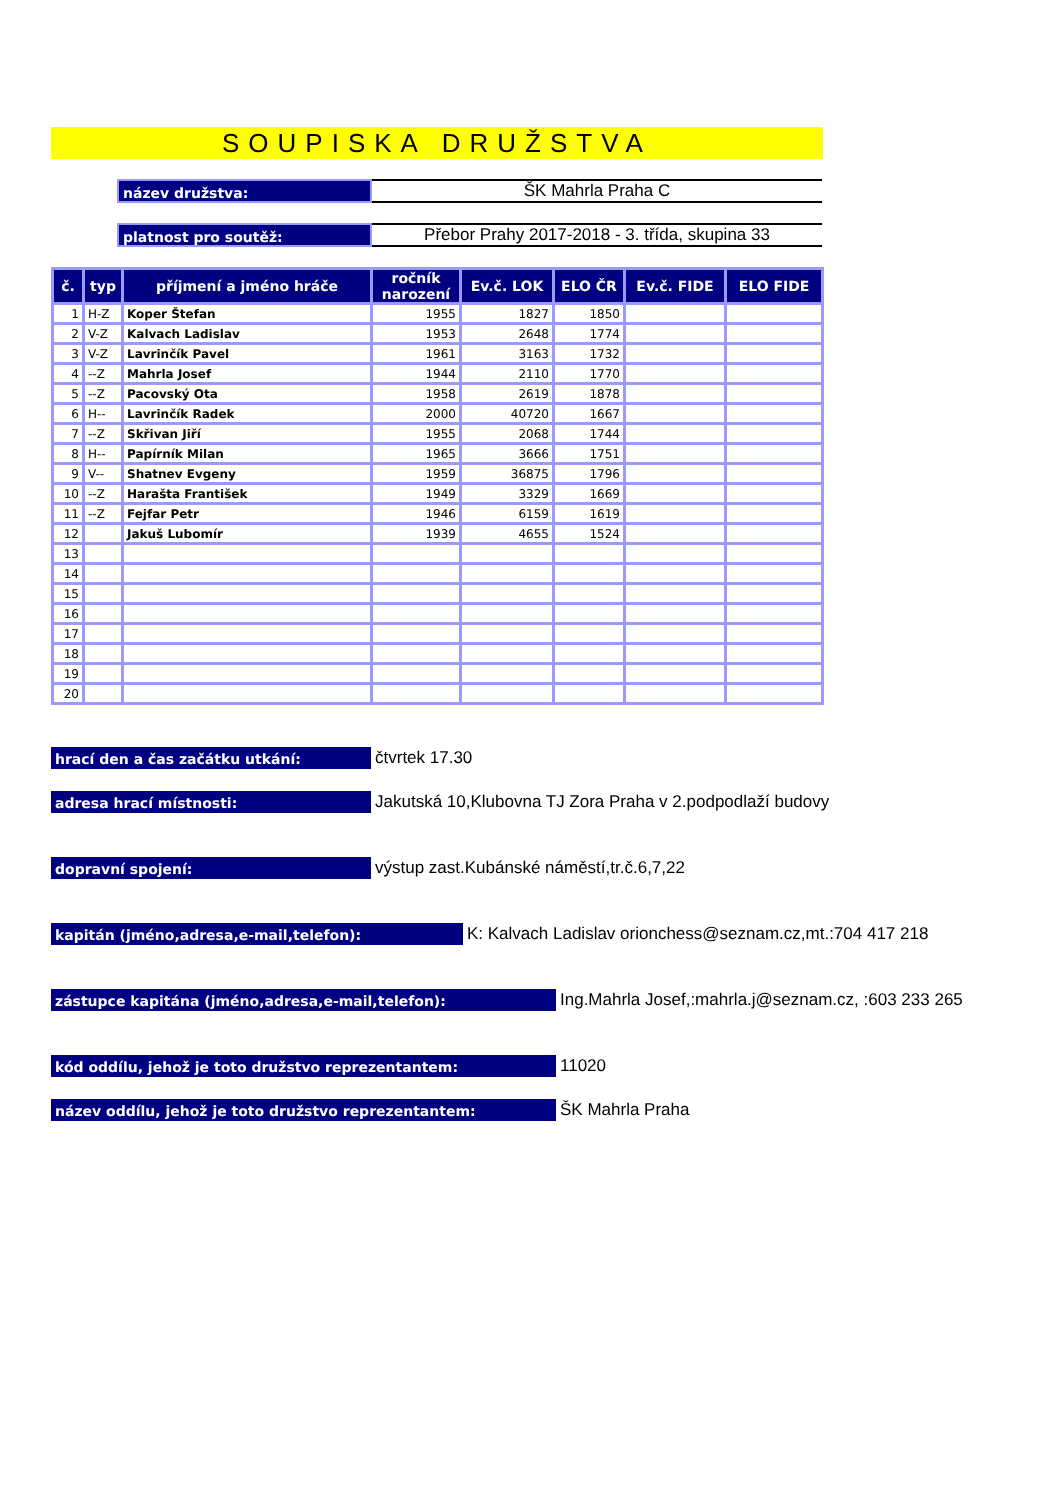SOUPISKA DRUŽSTVA
název družstva:
ŠK Mahrla Praha C
platnost pro soutěž:
Přebor Prahy 2017-2018 - 3. třída, skupina 33
| č. | typ | příjmení a jméno hráče | ročník narození | Ev.č. LOK | ELO ČR | Ev.č. FIDE | ELO FIDE |
| --- | --- | --- | --- | --- | --- | --- | --- |
| 1 | H-Z | Koper Štefan | 1955 | 1827 | 1850 | | |
| 2 | V-Z | Kalvach Ladislav | 1953 | 2648 | 1774 | | |
| 3 | V-Z | Lavrinčík Pavel | 1961 | 3163 | 1732 | | |
| 4 | --Z | Mahrla Josef | 1944 | 2110 | 1770 | | |
| 5 | --Z | Pacovský Ota | 1958 | 2619 | 1878 | | |
| 6 | H-- | Lavrinčík Radek | 2000 | 40720 | 1667 | | |
| 7 | --Z | Skřivan Jiří | 1955 | 2068 | 1744 | | |
| 8 | H-- | Papírník Milan | 1965 | 3666 | 1751 | | |
| 9 | V-- | Shatnev Evgeny | 1959 | 36875 | 1796 | | |
| 10 | --Z | Harašta František | 1949 | 3329 | 1669 | | |
| 11 | --Z | Fejfar Petr | 1946 | 6159 | 1619 | | |
| 12 | | Jakuš Lubomír | 1939 | 4655 | 1524 | | |
| 13 | | | | | | | |
| 14 | | | | | | | |
| 15 | | | | | | | |
| 16 | | | | | | | |
| 17 | | | | | | | |
| 18 | | | | | | | |
| 19 | | | | | | | |
| 20 | | | | | | | |
hrací den a čas začátku utkání:
čtvrtek 17.30
adresa hrací místnosti:
Jakutská 10,Klubovna TJ Zora Praha v 2.podpodlaží budovy
dopravní spojení:
výstup zast.Kubánské náměstí,tr.č.6,7,22
kapitán (jméno,adresa,e-mail,telefon):
K: Kalvach Ladislav orionchess@seznam.cz,mt.:704 417 218
zástupce kapitána (jméno,adresa,e-mail,telefon):
Ing.Mahrla Josef,:mahrla.j@seznam.cz, :603 233 265
kód oddílu, jehož je toto družstvo reprezentantem:
11020
název oddílu, jehož je toto družstvo reprezentantem:
ŠK Mahrla Praha